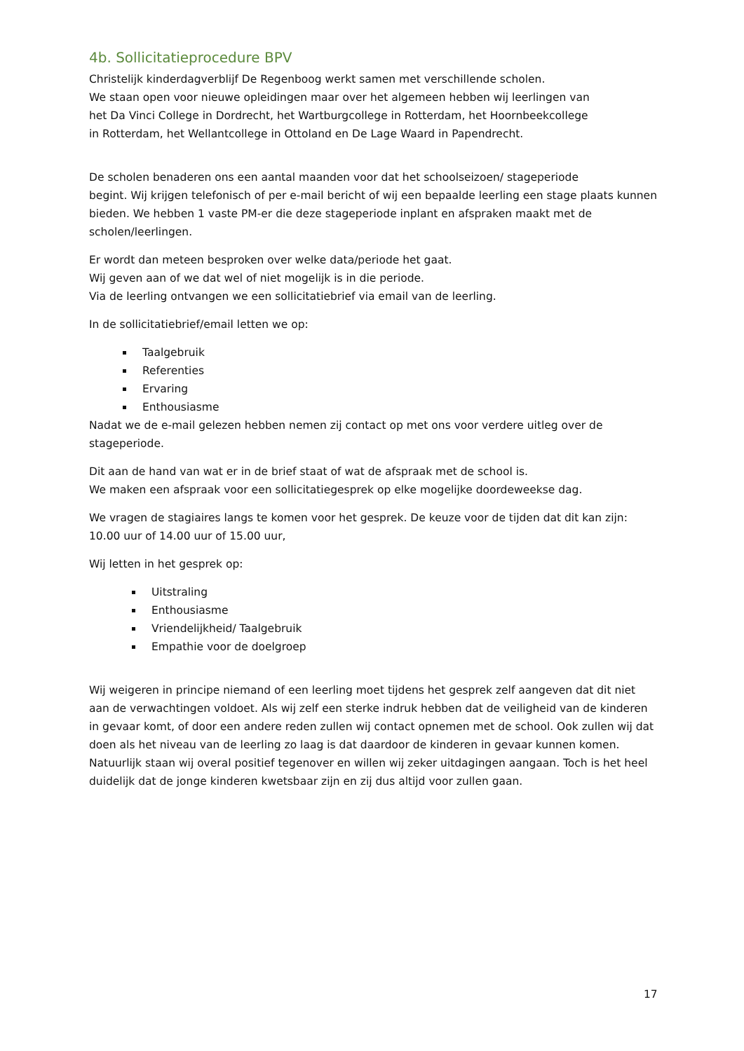4b. Sollicitatieprocedure BPV
Christelijk kinderdagverblijf De Regenboog werkt samen met verschillende scholen.
We staan open voor nieuwe opleidingen maar over het algemeen hebben wij leerlingen van
het Da Vinci College in Dordrecht, het Wartburgcollege in Rotterdam, het Hoornbeekcollege
in Rotterdam, het Wellantcollege in Ottoland en De Lage Waard in Papendrecht.
De scholen benaderen ons een aantal maanden voor dat het schoolseizoen/ stageperiode
begint. Wij krijgen telefonisch of per e-mail bericht of wij een bepaalde leerling een stage plaats kunnen bieden. We hebben 1 vaste PM-er die deze stageperiode inplant en afspraken maakt met de scholen/leerlingen.
Er wordt dan meteen besproken over welke data/periode het gaat.
Wij geven aan of we dat wel of niet mogelijk is in die periode.
Via de leerling ontvangen we een sollicitatiebrief via email van de leerling.
In de sollicitatiebrief/email letten we op:
Taalgebruik
Referenties
Ervaring
Enthousiasme
Nadat we de e-mail gelezen hebben nemen zij contact op met ons voor verdere uitleg over de stageperiode.
Dit aan de hand van wat er in de brief staat of wat de afspraak met de school is.
We maken een afspraak voor een sollicitatiegesprek op elke mogelijke doordeweekse dag.
We vragen de stagiaires langs te komen voor het gesprek. De keuze voor de tijden dat dit kan zijn: 10.00 uur of 14.00 uur of 15.00 uur,
Wij letten in het gesprek op:
Uitstraling
Enthousiasme
Vriendelijkheid/ Taalgebruik
Empathie voor de doelgroep
Wij weigeren in principe niemand of een leerling moet tijdens het gesprek zelf aangeven dat dit niet aan de verwachtingen voldoet. Als wij zelf een sterke indruk hebben dat de veiligheid van de kinderen in gevaar komt, of door een andere reden zullen wij contact opnemen met de school. Ook zullen wij dat doen als het niveau van de leerling zo laag is dat daardoor de kinderen in gevaar kunnen komen. Natuurlijk staan wij overal positief tegenover en willen wij zeker uitdagingen aangaan. Toch is het heel duidelijk dat de jonge kinderen kwetsbaar zijn en zij dus altijd voor zullen gaan.
17